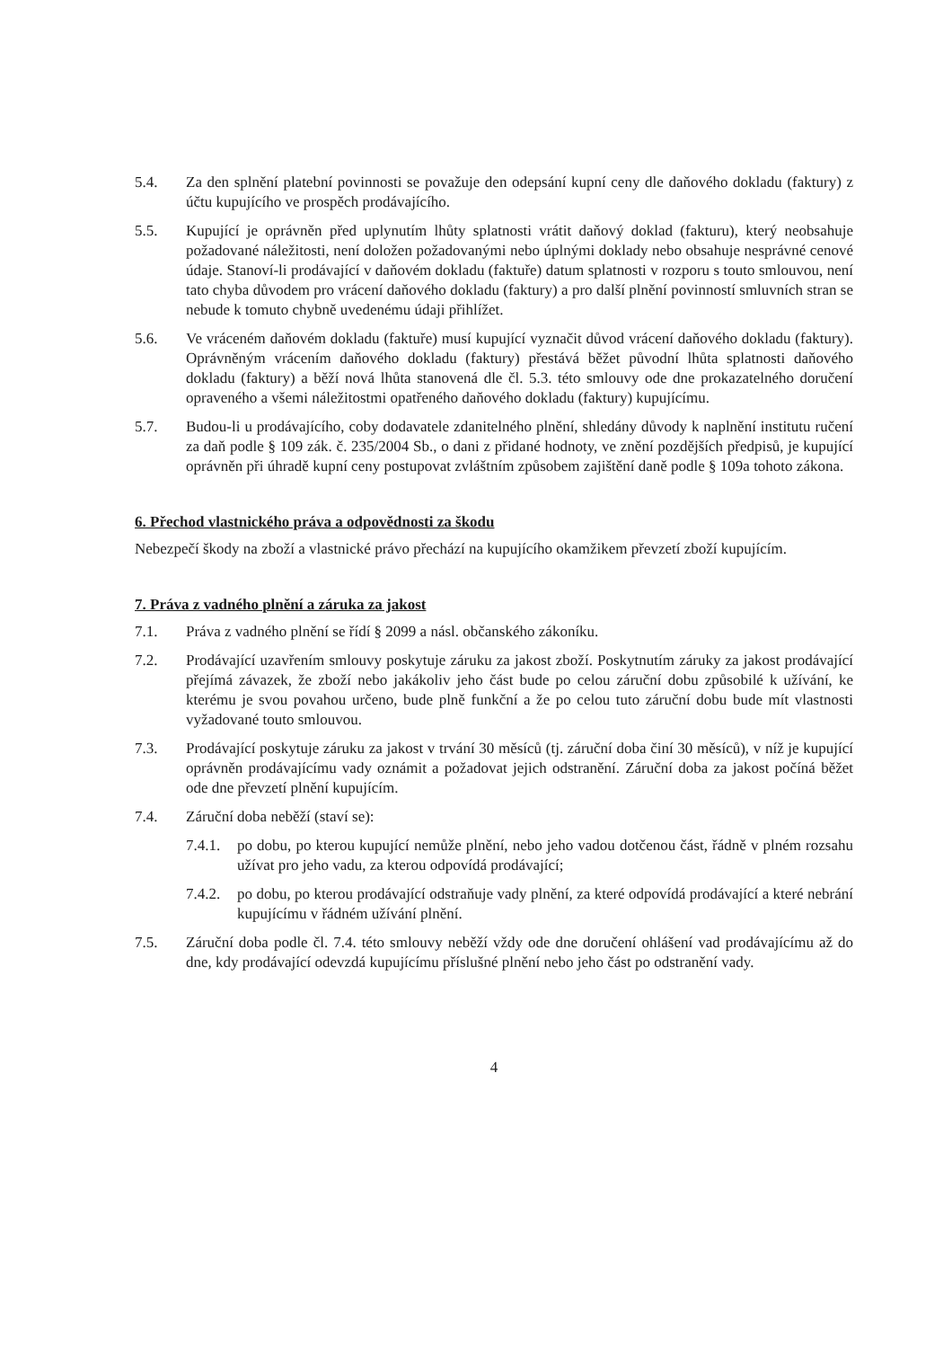5.4. Za den splnění platební povinnosti se považuje den odepsání kupní ceny dle daňového dokladu (faktury) z účtu kupujícího ve prospěch prodávajícího.
5.5. Kupující je oprávněn před uplynutím lhůty splatnosti vrátit daňový doklad (fakturu), který neobsahuje požadované náležitosti, není doložen požadovanými nebo úplnými doklady nebo obsahuje nesprávné cenové údaje. Stanoví-li prodávající v daňovém dokladu (faktuře) datum splatnosti v rozporu s touto smlouvou, není tato chyba důvodem pro vrácení daňového dokladu (faktury) a pro další plnění povinností smluvních stran se nebude k tomuto chybně uvedenému údaji přihlížet.
5.6. Ve vráceném daňovém dokladu (faktuře) musí kupující vyznačit důvod vrácení daňového dokladu (faktury). Oprávněným vrácením daňového dokladu (faktury) přestává běžet původní lhůta splatnosti daňového dokladu (faktury) a běží nová lhůta stanovená dle čl. 5.3. této smlouvy ode dne prokazatelného doručení opraveného a všemi náležitostmi opatřeného daňového dokladu (faktury) kupujícímu.
5.7. Budou-li u prodávajícího, coby dodavatele zdanitelného plnění, shledány důvody k naplnění institutu ručení za daň podle § 109 zák. č. 235/2004 Sb., o dani z přidané hodnoty, ve znění pozdějších předpisů, je kupující oprávněn při úhradě kupní ceny postupovat zvláštním způsobem zajištění daně podle § 109a tohoto zákona.
6. Přechod vlastnického práva a odpovědnosti za škodu
Nebezpečí škody na zboží a vlastnické právo přechází na kupujícího okamžikem převzetí zboží kupujícím.
7. Práva z vadného plnění a záruka za jakost
7.1. Práva z vadného plnění se řídí § 2099 a násl. občanského zákoníku.
7.2. Prodávající uzavřením smlouvy poskytuje záruku za jakost zboží. Poskytnutím záruky za jakost prodávající přejímá závazek, že zboží nebo jakákoliv jeho část bude po celou záruční dobu způsobilé k užívání, ke kterému je svou povahou určeno, bude plně funkční a že po celou tuto záruční dobu bude mít vlastnosti vyžadované touto smlouvou.
7.3. Prodávající poskytuje záruku za jakost v trvání 30 měsíců (tj. záruční doba činí 30 měsíců), v níž je kupující oprávněn prodávajícímu vady oznámit a požadovat jejich odstranění. Záruční doba za jakost počíná běžet ode dne převzetí plnění kupujícím.
7.4. Záruční doba neběží (staví se):
7.4.1. po dobu, po kterou kupující nemůže plnění, nebo jeho vadou dotčenou část, řádně v plném rozsahu užívat pro jeho vadu, za kterou odpovídá prodávající;
7.4.2. po dobu, po kterou prodávající odstraňuje vady plnění, za které odpovídá prodávající a které nebrání kupujícímu v řádném užívání plnění.
7.5. Záruční doba podle čl. 7.4. této smlouvy neběží vždy ode dne doručení ohlášení vad prodávajícímu až do dne, kdy prodávající odevzdá kupujícímu příslušné plnění nebo jeho část po odstranění vady.
4